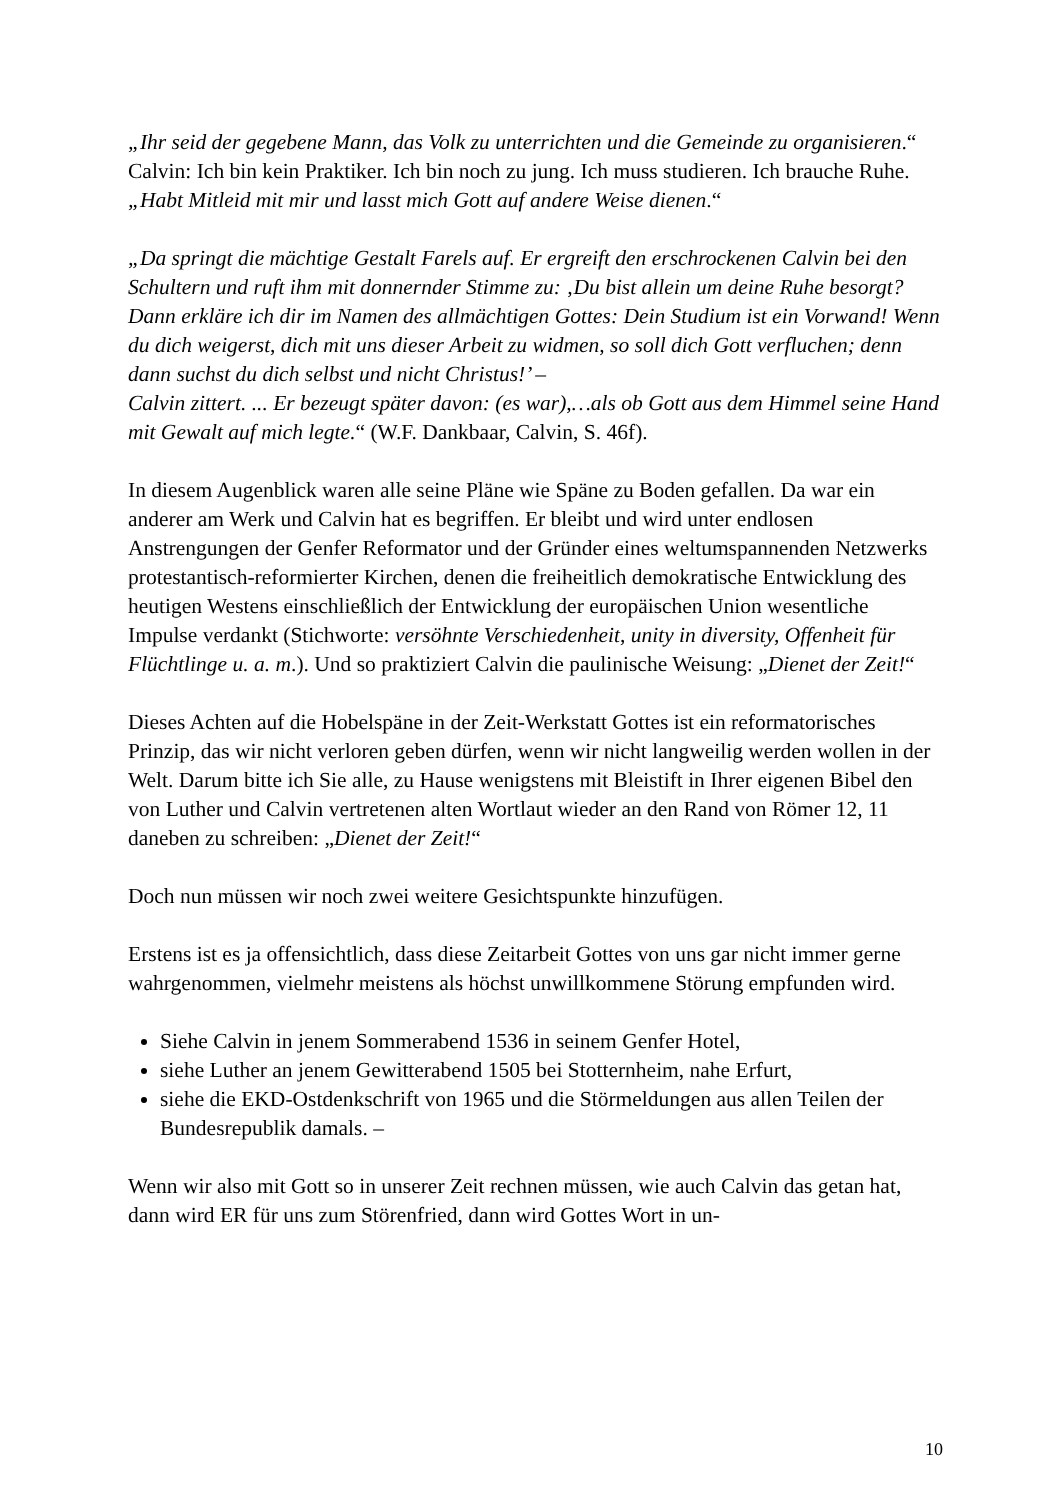„Ihr seid der gegebene Mann, das Volk zu unterrichten und die Gemeinde zu organisieren.“
Calvin: Ich bin kein Praktiker. Ich bin noch zu jung. Ich muss studieren. Ich brauche Ruhe. „Habt Mitleid mit mir und lasst mich Gott auf andere Weise dienen.“
„Da springt die mächtige Gestalt Farels auf. Er ergreift den erschrockenen Calvin bei den Schultern und ruft ihm mit donnernder Stimme zu: ‚Du bist allein um deine Ruhe besorgt? Dann erkläre ich dir im Namen des allmächtigen Gottes: Dein Studium ist ein Vorwand! Wenn du dich weigerst, dich mit uns dieser Arbeit zu widmen, so soll dich Gott verfluchen; denn dann suchst du dich selbst und nicht Christus!’ –
Calvin zittert. ... Er bezeugt später davon: (es war),…als ob Gott aus dem Himmel seine Hand mit Gewalt auf mich legte.“ (W.F. Dankbaar, Calvin, S. 46f).
In diesem Augenblick waren alle seine Pläne wie Späne zu Boden gefallen. Da war ein anderer am Werk und Calvin hat es begriffen. Er bleibt und wird unter endlosen Anstrengungen der Genfer Reformator und der Gründer eines weltumspannenden Netzwerks protestantisch-reformierter Kirchen, denen die freiheitlich demokratische Entwicklung des heutigen Westens einschließlich der Entwicklung der europäischen Union wesentliche Impulse verdankt (Stichworte: versöhnte Verschiedenheit, unity in diversity, Offenheit für Flüchtlinge u. a. m.). Und so praktiziert Calvin die paulinische Weisung: „Dienet der Zeit!“
Dieses Achten auf die Hobelspäne in der Zeit-Werkstatt Gottes ist ein reformatorisches Prinzip, das wir nicht verloren geben dürfen, wenn wir nicht langweilig werden wollen in der Welt. Darum bitte ich Sie alle, zu Hause wenigstens mit Bleistift in Ihrer eigenen Bibel den von Luther und Calvin vertretenen alten Wortlaut wieder an den Rand von Römer 12, 11 daneben zu schreiben: „Dienet der Zeit!“
Doch nun müssen wir noch zwei weitere Gesichtspunkte hinzufügen.
Erstens ist es ja offensichtlich, dass diese Zeitarbeit Gottes von uns gar nicht immer gerne wahrgenommen, vielmehr meistens als höchst unwillkommene Störung empfunden wird.
Siehe Calvin in jenem Sommerabend 1536 in seinem Genfer Hotel,
siehe Luther an jenem Gewitterabend 1505 bei Stotternheim, nahe Erfurt,
siehe die EKD-Ostdenkschrift von 1965 und die Störmeldungen aus allen Teilen der Bundesrepublik damals. –
Wenn wir also mit Gott so in unserer Zeit rechnen müssen, wie auch Calvin das getan hat, dann wird ER für uns zum Störenfried, dann wird Gottes Wort in un-
10